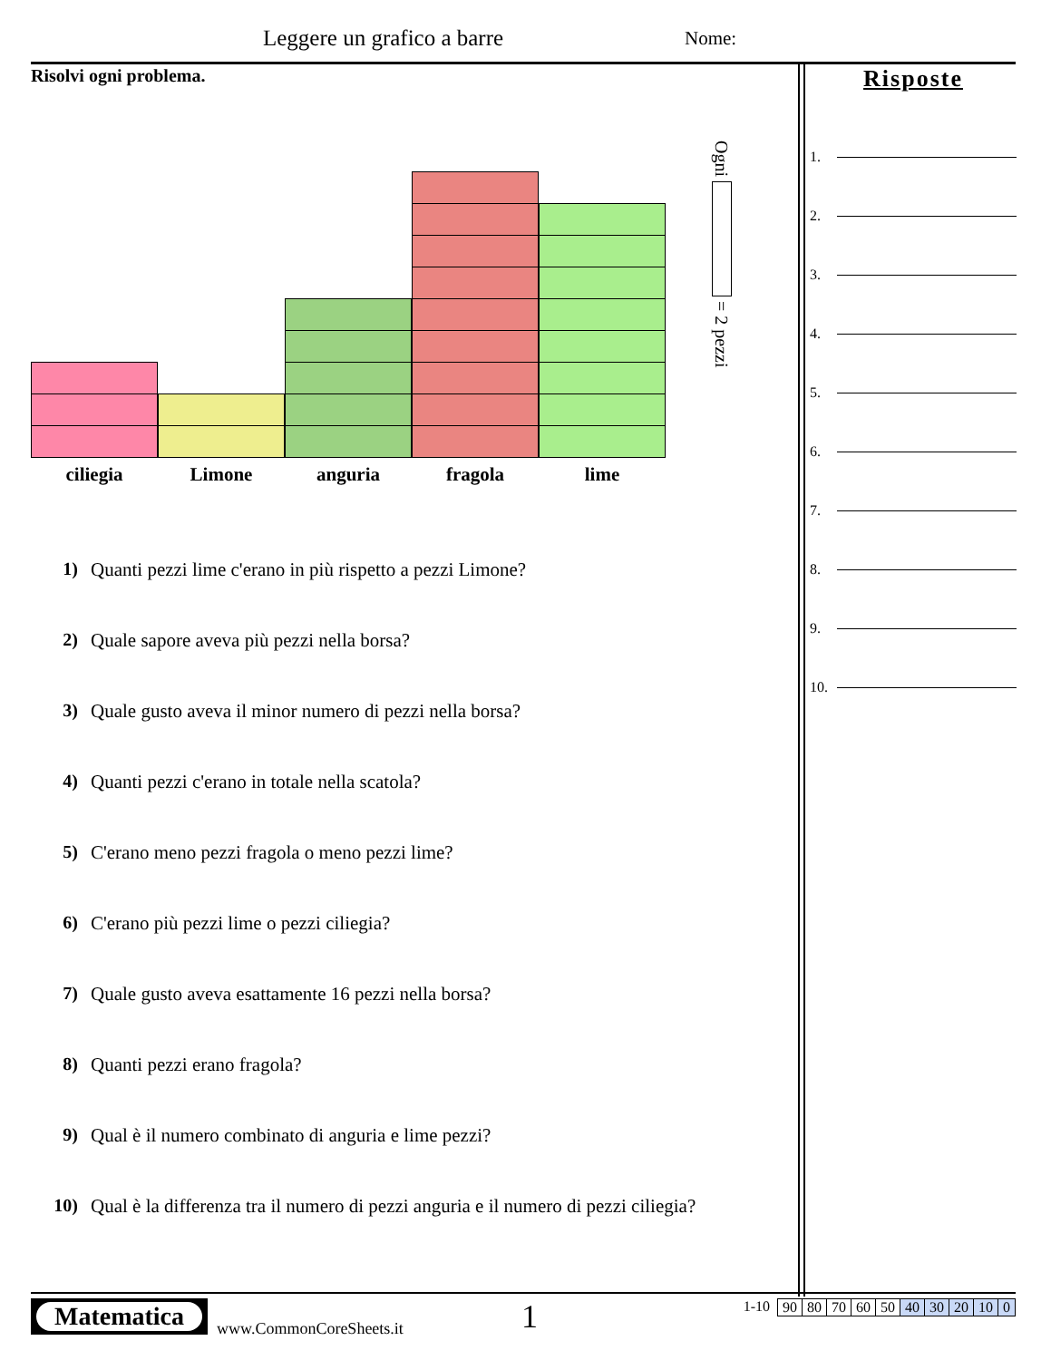Leggere un grafico a barre Nome:
Risolvi ogni problema.
ciliegia Limone anguria fragola lime
Ogni = 2 pezzi
1) Quanti pezzi lime c'erano in più rispetto a pezzi Limone?
2) Quale sapore aveva più pezzi nella borsa?
3) Quale gusto aveva il minor numero di pezzi nella borsa?
4) Quanti pezzi c'erano in totale nella scatola?
5) C'erano meno pezzi fragola o meno pezzi lime?
6) C'erano più pezzi lime o pezzi ciliegia?
7) Quale gusto aveva esattamente 16 pezzi nella borsa?
8) Quanti pezzi erano fragola?
9) Qual è il numero combinato di anguria e lime pezzi?
10) Qual è la differenza tra il numero di pezzi anguria e il numero di pezzi ciliegia?
Risposte
1.
2.
3.
4.
5.
6.
7.
8.
9.
10.
Matematica
www.CommonCoreSheets.it
1
1-10
| 90 | 80 | 70 | 60 | 50 | 40 | 30 | 20 | 10 | 0 |